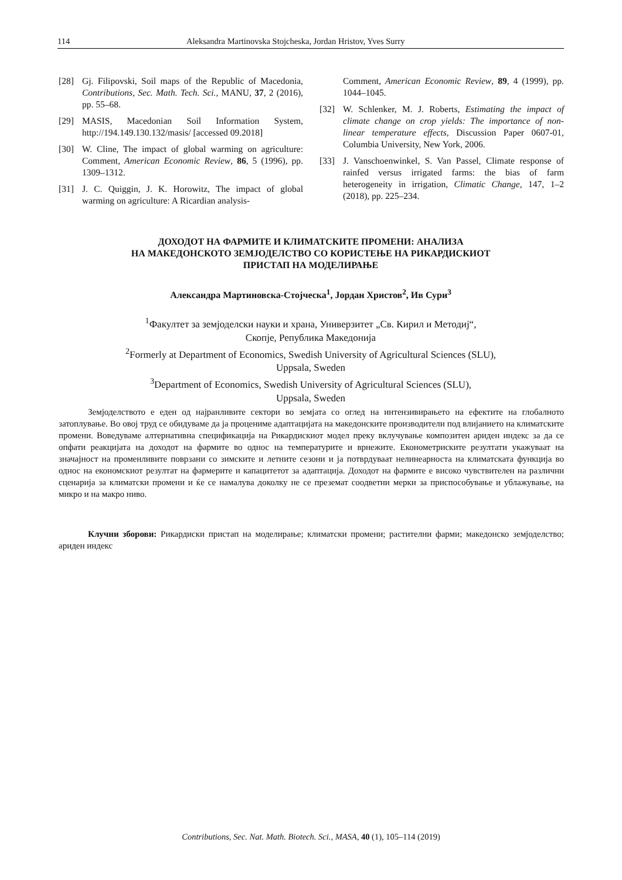114 Aleksandra Martinovska Stojcheska, Jordan Hristov, Yves Surry
[28] Gj. Filipovski, Soil maps of the Republic of Macedonia, Contributions, Sec. Math. Tech. Sci., MANU, 37, 2 (2016), pp. 55–68.
[29] MASIS, Macedonian Soil Information System, http://194.149.130.132/masis/ [accessed 09.2018]
[30] W. Cline, The impact of global warming on agriculture: Comment, American Economic Review, 86, 5 (1996), pp. 1309–1312.
[31] J. C. Quiggin, J. K. Horowitz, The impact of global warming on agriculture: A Ricardian analysis-
Comment, American Economic Review, 89, 4 (1999), pp. 1044–1045.
[32] W. Schlenker, M. J. Roberts, Estimating the impact of climate change on crop yields: The importance of non-linear temperature effects, Discussion Paper 0607-01, Columbia University, New York, 2006.
[33] J. Vanschoenwinkel, S. Van Passel, Climate response of rainfed versus irrigated farms: the bias of farm heterogeneity in irrigation, Climatic Change, 147, 1–2 (2018), pp. 225–234.
ДОХОДОТ НА ФАРМИТЕ И КЛИМАТСКИТЕ ПРОМЕНИ: АНАЛИЗА
НА МАКЕДОНСКОТО ЗЕМЈОДЕЛСТВО СО КОРИСТЕЊЕ НА РИКАРДИСКИОТ
ПРИСТАП НА МОДЕЛИРАЊЕ
Александра Мартиновска-Стојческа<sup>1</sup>, Јордан Христов<sup>2</sup>, Ив Сури<sup>3</sup>
<sup>1</sup> Факултет за земјоделски науки и храна, Универзитет „Св. Кирил и Методиј“,
Скопје, Република Македонија
<sup>2</sup> Formerly at Department of Economics, Swedish University of Agricultural Sciences (SLU),
Uppsala, Sweden
<sup>3</sup> Department of Economics, Swedish University of Agricultural Sciences (SLU),
Uppsala, Sweden
Земјоделството е еден од најранливите сектори во земјата со оглед на интензивирањето на ефектите на глобалното затоплување. Во овој труд се обидуваме да ја процениме адаптацијата на македонските производители под влијанието на климатските промени. Воведуваме алтернативна спецификација на Рикардискиот модел преку вклучување композитен ариден индекс за да се опфати реакцијата на доходот на фармите во однос на температурите и врнежите. Економетриските резултати укажуваат на значајност на променливите поврзани со зимските и летните сезони и ја потврдуваат нелинеарноста на климатската функција во однос на економскиот резултат на фармерите и капацитетот за адаптација. Доходот на фармите е високо чувствителен на различни сценарија за климатски промени и ќе се намалува доколку не се преземат соодветни мерки за приспособување и ублажување, на микро и на макро ниво.
Клучни зборови: Рикардиски пристап на моделирање; климатски промени; растителни фарми; македонско земјоделство; ариден индекс
Contributions, Sec. Nat. Math. Biotech. Sci., MASA, 40 (1), 105–114 (2019)